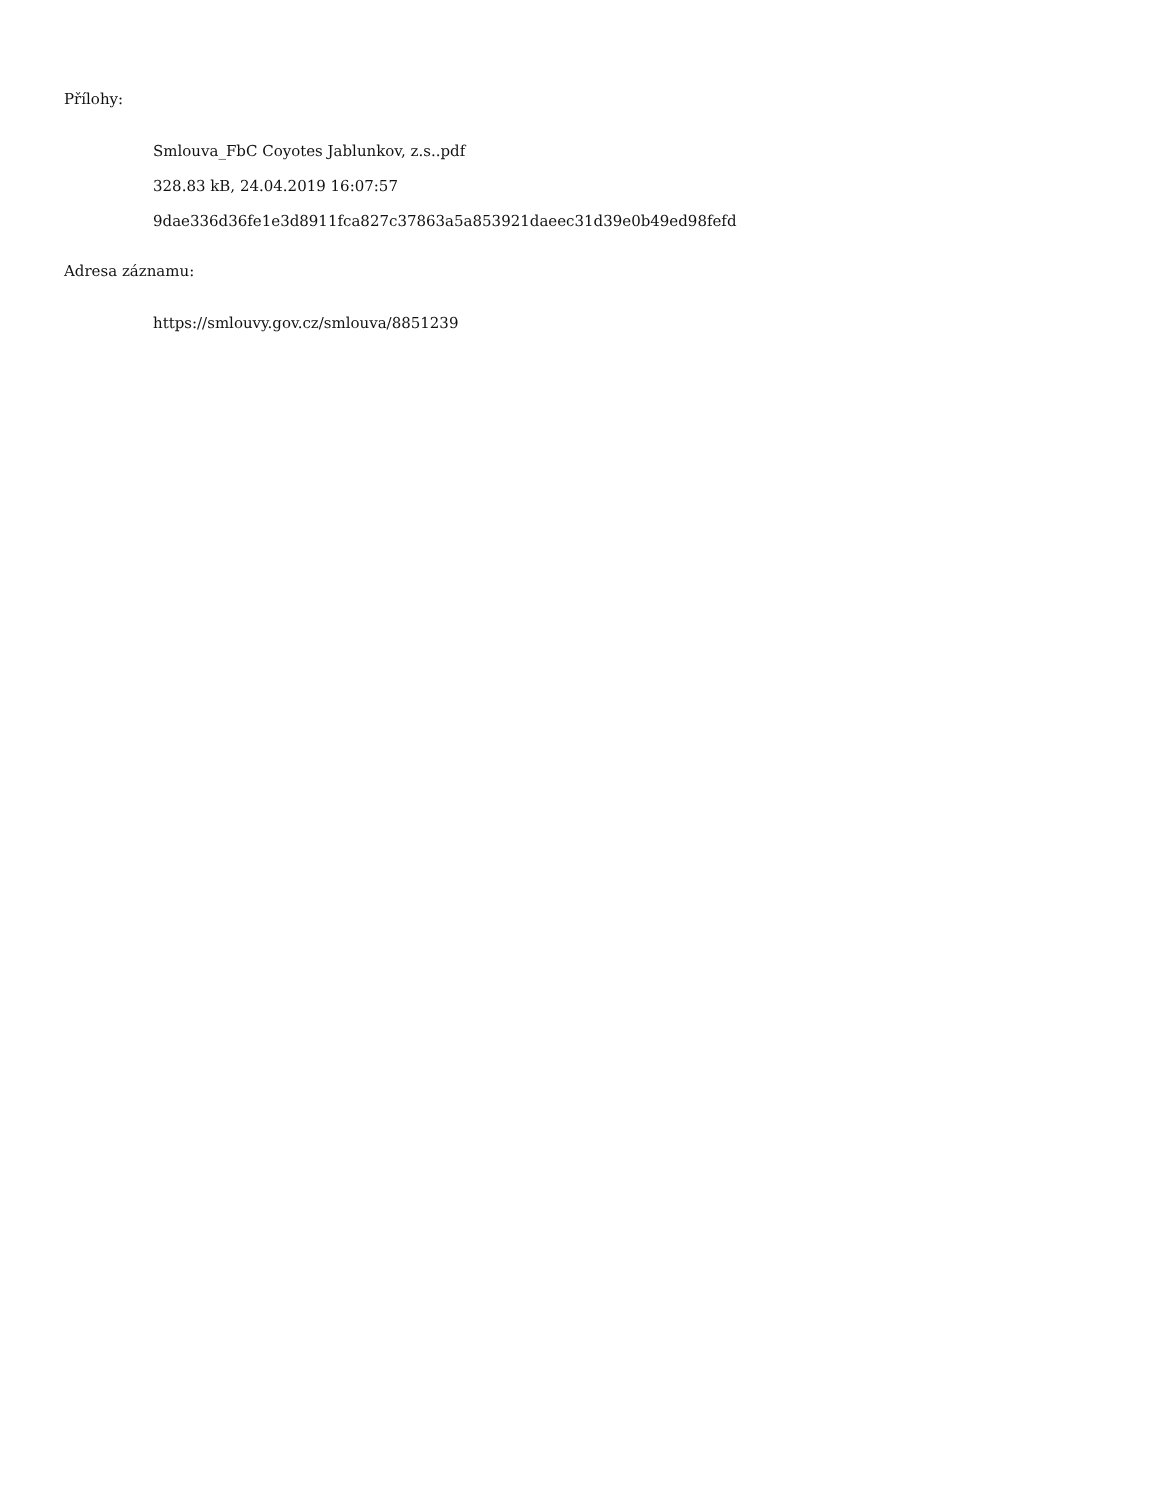Přílohy:
Smlouva_FbC Coyotes Jablunkov, z.s..pdf
328.83 kB, 24.04.2019 16:07:57
9dae336d36fe1e3d8911fca827c37863a5a853921daeec31d39e0b49ed98fefd
Adresa záznamu:
https://smlouvy.gov.cz/smlouva/8851239